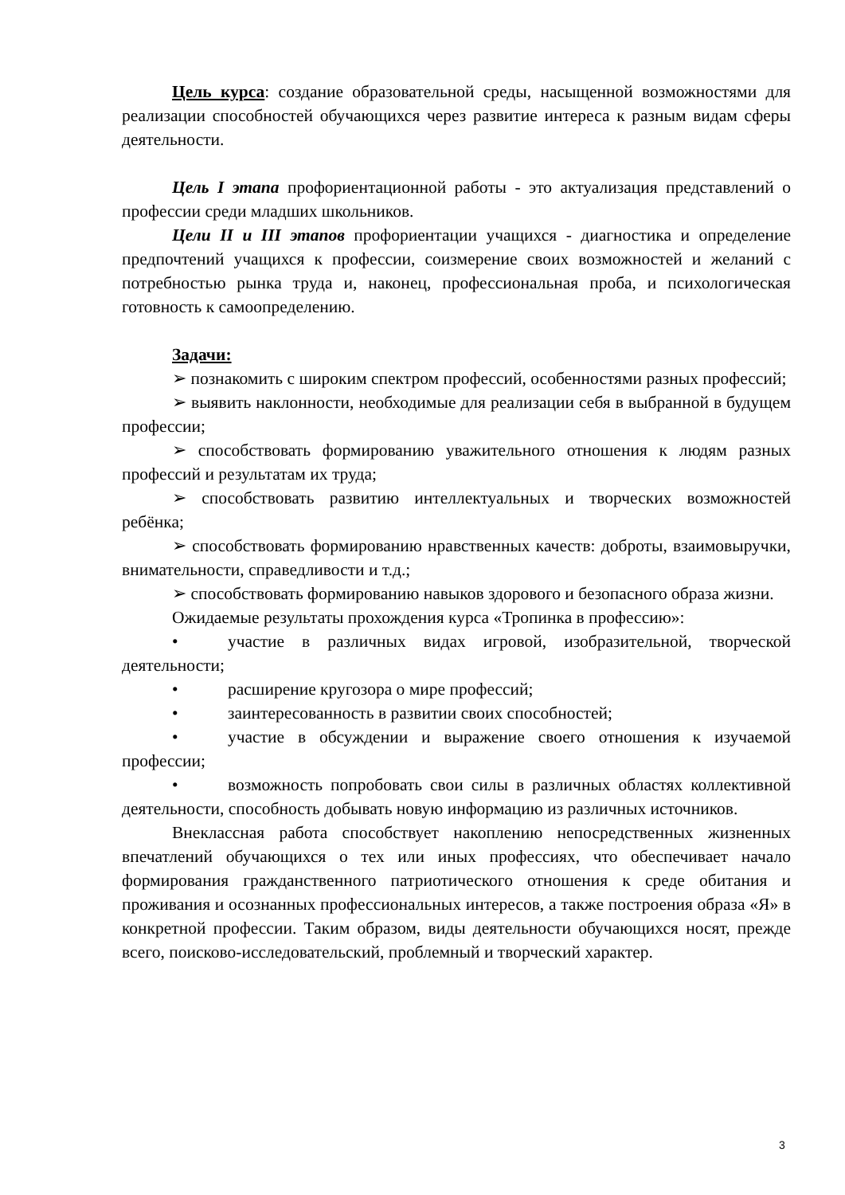Цель курса: создание образовательной среды, насыщенной возможностями для реализации способностей обучающихся через развитие интереса к разным видам сферы деятельности.
Цель I этапа профориентационной работы - это актуализация представлений о профессии среди младших школьников.
Цели II и III этапов профориентации учащихся - диагностика и определение предпочтений учащихся к профессии, соизмерение своих возможностей и желаний с потребностью рынка труда и, наконец, профессиональная проба, и психологическая готовность к самоопределению.
Задачи:
➢ познакомить с широким спектром профессий, особенностями разных профессий;
➢ выявить наклонности, необходимые для реализации себя в выбранной в будущем профессии;
➢ способствовать формированию уважительного отношения к людям разных профессий и результатам их труда;
➢ способствовать развитию интеллектуальных и творческих возможностей ребёнка;
➢ способствовать формированию нравственных качеств: доброты, взаимовыручки, внимательности, справедливости и т.д.;
➢ способствовать формированию навыков здорового и безопасного образа жизни.
Ожидаемые результаты прохождения курса «Тропинка в профессию»:
• участие в различных видах игровой, изобразительной, творческой деятельности;
• расширение кругозора о мире профессий;
• заинтересованность в развитии своих способностей;
• участие в обсуждении и выражение своего отношения к изучаемой профессии;
• возможность попробовать свои силы в различных областях коллективной деятельности, способность добывать новую информацию из различных источников.
Внеклассная работа способствует накоплению непосредственных жизненных впечатлений обучающихся о тех или иных профессиях, что обеспечивает начало формирования гражданственного патриотического отношения к среде обитания и проживания и осознанных профессиональных интересов, а также построения образа «Я» в конкретной профессии. Таким образом, виды деятельности обучающихся носят, прежде всего, поисково-исследовательский, проблемный и творческий характер.
3